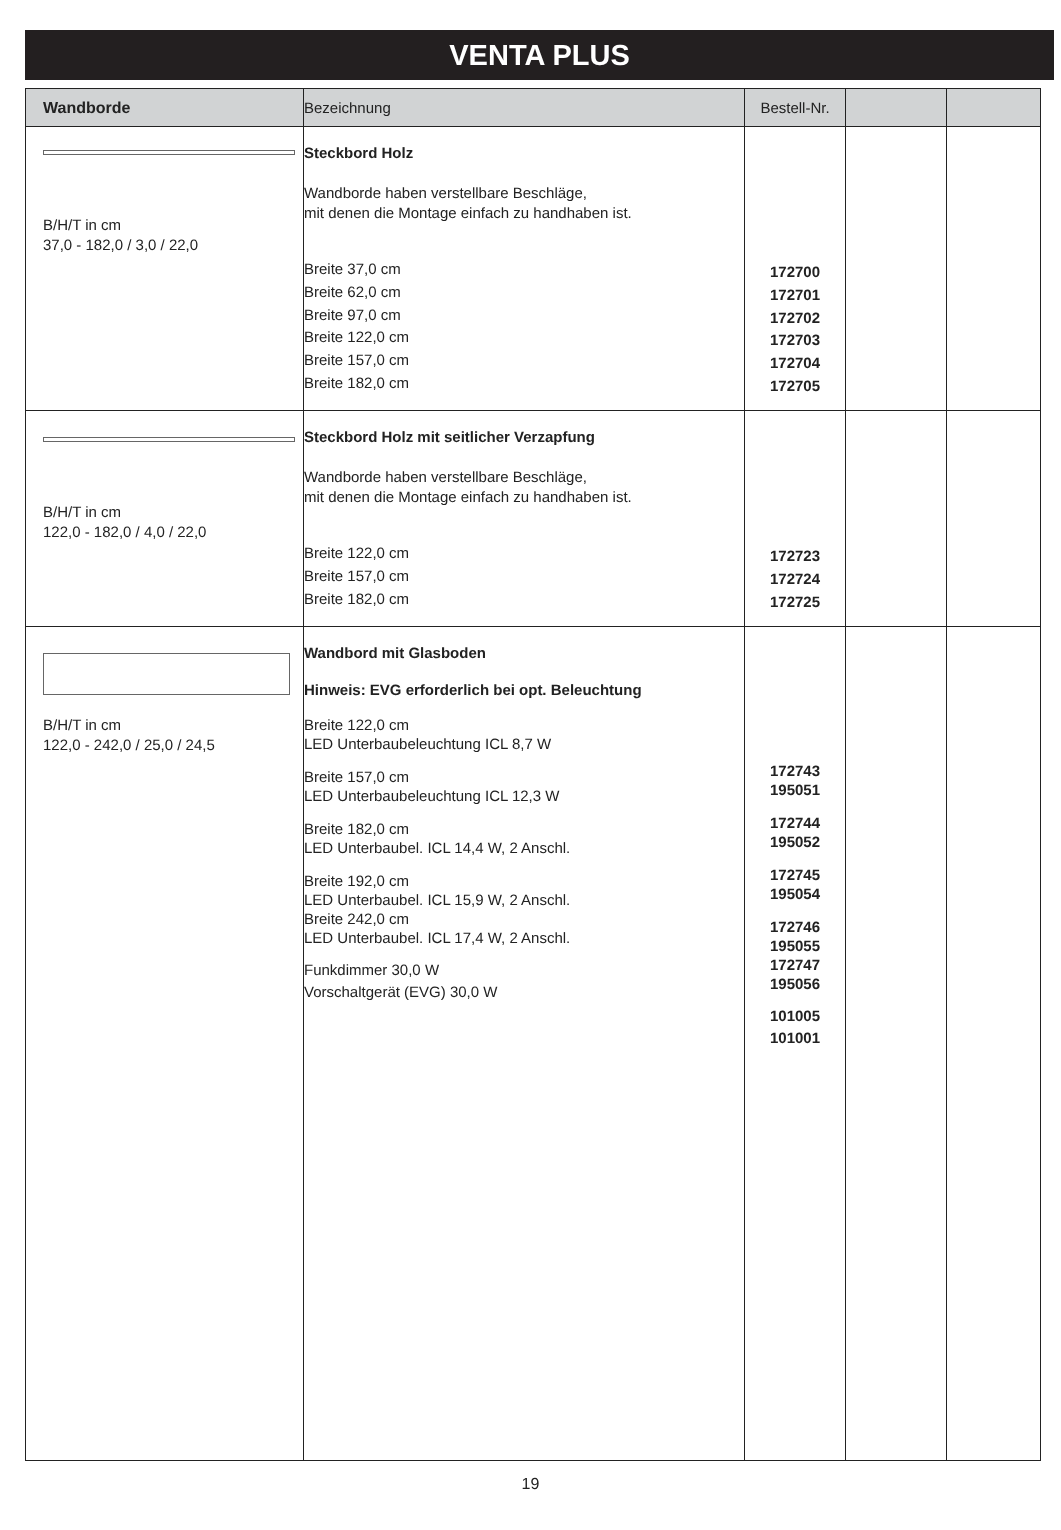VENTA PLUS
| Wandborde | Bezeichnung | Bestell-Nr. | | |
| --- | --- | --- | --- | --- |
| B/H/T in cm 37,0 - 182,0 / 3,0 / 22,0 | Steckbord Holz Wandborde haben verstellbare Beschläge, mit denen die Montage einfach zu handhaben ist. Breite 37,0 cm Breite 62,0 cm Breite 97,0 cm Breite 122,0 cm Breite 157,0 cm Breite 182,0 cm | 172700 172701 172702 172703 172704 172705 | | |
| B/H/T in cm 122,0 - 182,0 / 4,0 / 22,0 | Steckbord Holz mit seitlicher Verzapfung Wandborde haben verstellbare Beschläge, mit denen die Montage einfach zu handhaben ist. Breite 122,0 cm Breite 157,0 cm Breite 182,0 cm | 172723 172724 172725 | | |
| B/H/T in cm 122,0 - 242,0 / 25,0 / 24,5 | Wandbord mit Glasboden Hinweis: EVG erforderlich bei opt. Beleuchtung Breite 122,0 cm LED Unterbaubeleuchtung ICL 8,7 W Breite 157,0 cm LED Unterbaubeleuchtung ICL 12,3 W Breite 182,0 cm LED Unterbaubel. ICL 14,4 W, 2 Anschl. Breite 192,0 cm LED Unterbaubel. ICL 15,9 W, 2 Anschl. Breite 242,0 cm LED Unterbaubel. ICL 17,4 W, 2 Anschl. Funkdimmer 30,0 W Vorschaltgerät (EVG) 30,0 W | 172743 195051 172744 195052 172745 195054 172746 195055 172747 195056 101005 101001 | | |
19